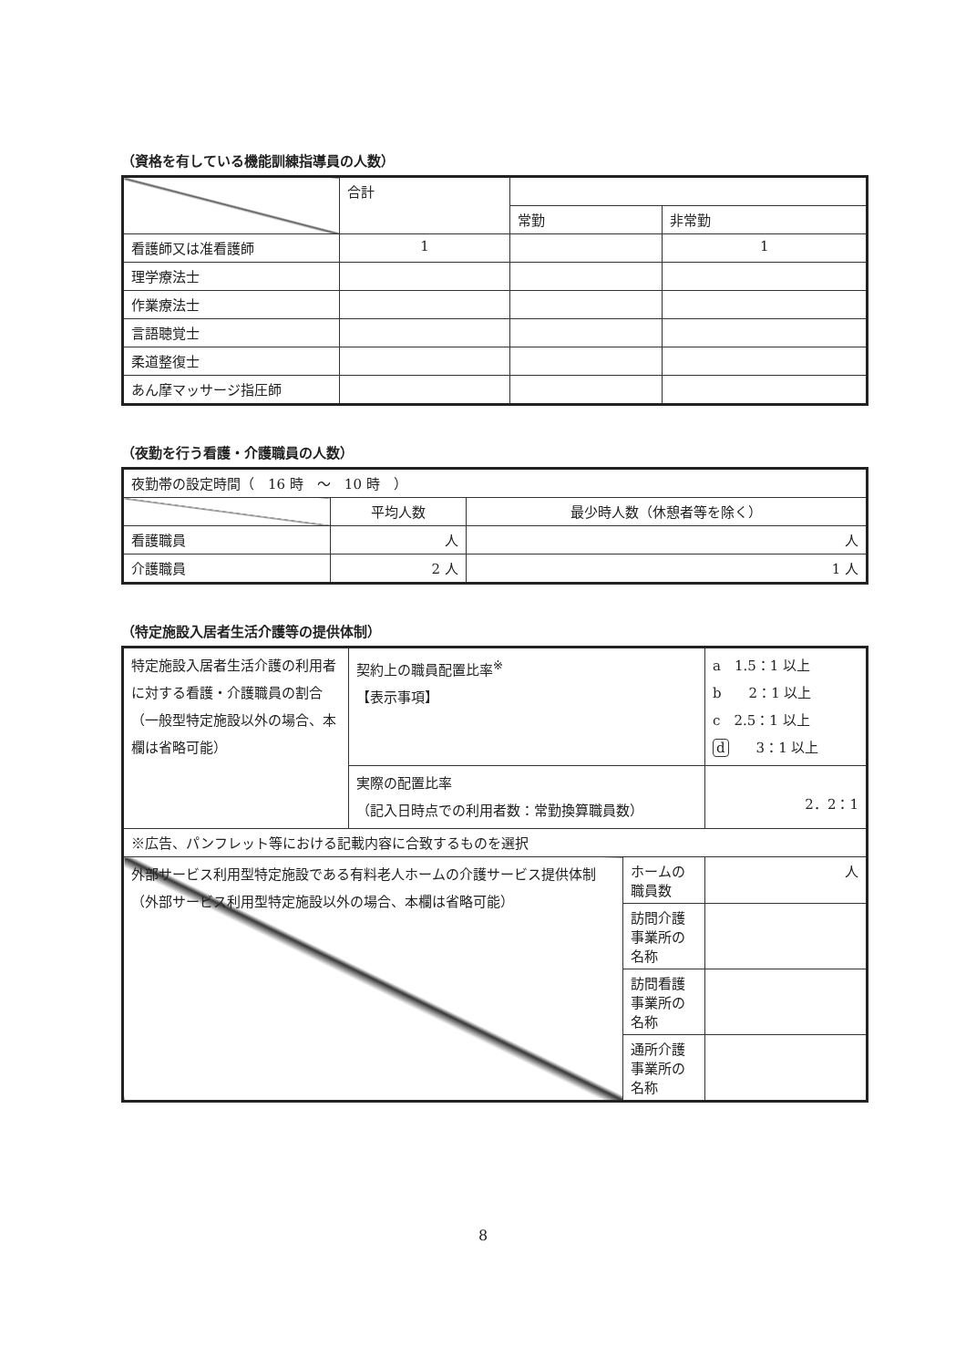（資格を有している機能訓練指導員の人数）
| | 合計 | | |
| | | 常勤 | 非常勤 |
| 看護師又は准看護師 | 1 | | 1 |
| 理学療法士 | | | |
| 作業療法士 | | | |
| 言語聴覚士 | | | |
| 柔道整復士 | | | |
| あん摩マッサージ指圧師 | | | |
（夜勤を行う看護・介護職員の人数）
| 夜勤帯の設定時間（ 16 時 ～ 10 時 ） | | |
| | 平均人数 | 最少時人数（休憩者等を除く） |
| 看護職員 | 人 | 人 |
| 介護職員 | 2 人 | 1 人 |
（特定施設入居者生活介護等の提供体制）
| 特定施設入居者生活介護の利用者に対する看護・介護職員の割合 （一般型特定施設以外の場合、本欄は省略可能） | 契約上の職員配置比率<sup>※</sup> 【表示事項】 | | a 1.5：1 以上 b 2：1 以上 c 2.5：1 以上 d 3：1 以上 |
| | 実際の配置比率 （記入日時点での利用者数：常勤換算職員数） | | 2．2：1 |
| ※広告、パンフレット等における記載内容に合致するものを選択 | | | |
| 外部サービス利用型特定施設である有料老人ホームの介護サービス提供体制（外部サービス利用型特定施設以外の場合、本欄は省略可能） | | ホームの職員数 | 人 |
| | | 訪問介護事業所の名称 | |
| | | 訪問看護事業所の名称 | |
| | | 通所介護事業所の名称 | |
8